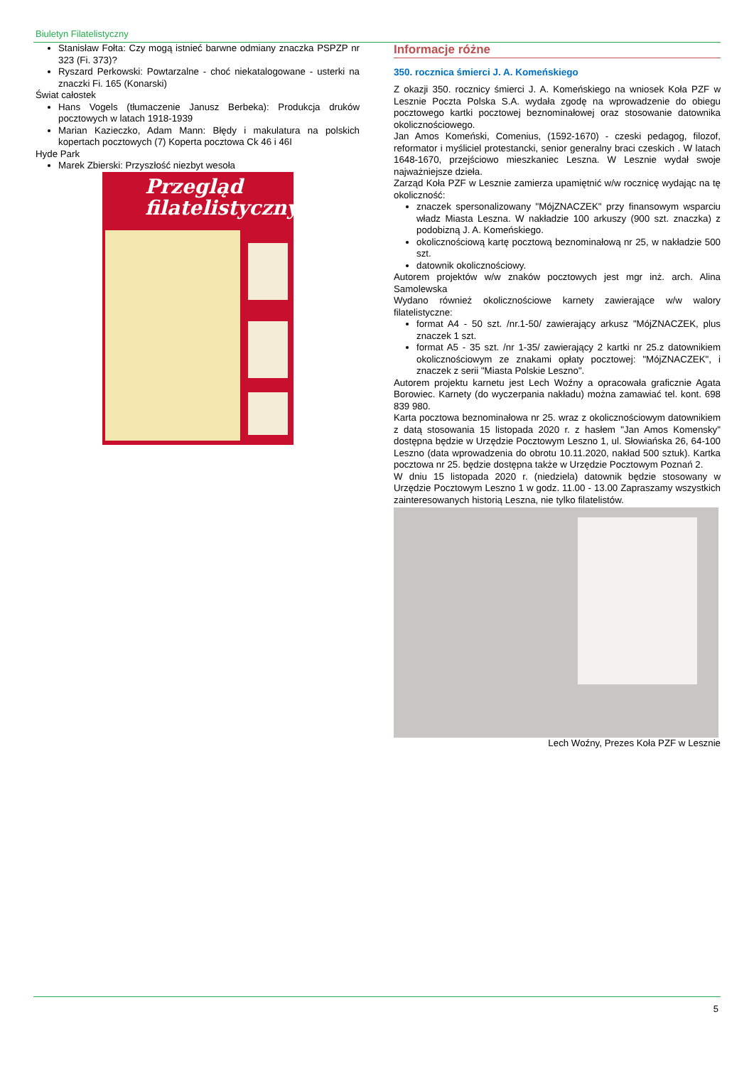Biuletyn Filatelistyczny
Stanisław Fołta: Czy mogą istnieć barwne odmiany znaczka PSPZP nr 323 (Fi. 373)?
Ryszard Perkowski: Powtarzalne - choć niekatalogowane - usterki na znaczki Fi. 165 (Konarski)
Świat całostek
Hans Vogels (tłumaczenie Janusz Berbeka): Produkcja druków pocztowych w latach 1918-1939
Marian Kazieczko, Adam Mann: Błędy i makulatura na polskich kopertach pocztowych (7) Koperta pocztowa Ck 46 i 46I
Hyde Park
Marek Zbierski: Przyszłość niezbyt wesoła
Przegląd filatelistyczny
Informacje różne
350. rocznica śmierci J. A. Komeńskiego
Z okazji 350. rocznicy śmierci J. A. Komeńskiego na wniosek Koła PZF w Lesznie Poczta Polska S.A. wydała zgodę na wprowadzenie do obiegu pocztowego kartki pocztowej beznominałowej oraz stosowanie datownika okolicznościowego.
Jan Amos Komeński, Comenius, (1592-1670) - czeski pedagog, filozof, reformator i myśliciel protestancki, senior generalny braci czeskich . W latach 1648-1670, przejściowo mieszkaniec Leszna. W Lesznie wydał swoje najważniejsze dzieła.
Zarząd Koła PZF w Lesznie zamierza upamiętnić w/w rocznicę wydając na tę okoliczność:
znaczek spersonalizowany "MójZNACZEK" przy finansowym wsparciu władz Miasta Leszna. W nakładzie 100 arkuszy (900 szt. znaczka) z podobizną J. A. Komeńskiego.
okolicznościową kartę pocztową beznominałową nr 25, w nakładzie 500 szt.
datownik okolicznościowy.
Autorem projektów w/w znaków pocztowych jest mgr inż. arch. Alina Samolewska
Wydano również okolicznościowe karnety zawierające w/w walory filatelistyczne:
format A4 - 50 szt. /nr.1-50/ zawierający arkusz "MójZNACZEK, plus znaczek 1 szt.
format A5 - 35 szt. /nr 1-35/ zawierający 2 kartki nr 25.z datownikiem okolicznościowym ze znakami opłaty pocztowej: "MójZNACZEK", i znaczek z serii "Miasta Polskie Leszno".
Autorem projektu karnetu jest Lech Woźny a opracowała graficznie Agata Borowiec. Karnety (do wyczerpania nakładu) można zamawiać tel. kont. 698 839 980.
Karta pocztowa beznominałowa nr 25. wraz z okolicznościowym datownikiem z datą stosowania 15 listopada 2020 r. z hasłem "Jan Amos Komensky" dostępna będzie w Urzędzie Pocztowym Leszno 1, ul. Słowiańska 26, 64-100 Leszno (data wprowadzenia do obrotu 10.11.2020, nakład 500 sztuk). Kartka pocztowa nr 25. będzie dostępna także w Urzędzie Pocztowym Poznań 2.
W dniu 15 listopada 2020 r. (niedziela) datownik będzie stosowany w Urzędzie Pocztowym Leszno 1 w godz. 11.00 - 13.00 Zapraszamy wszystkich zainteresowanych historią Leszna, nie tylko filatelistów.
Lech Woźny, Prezes Koła PZF w Lesznie
5